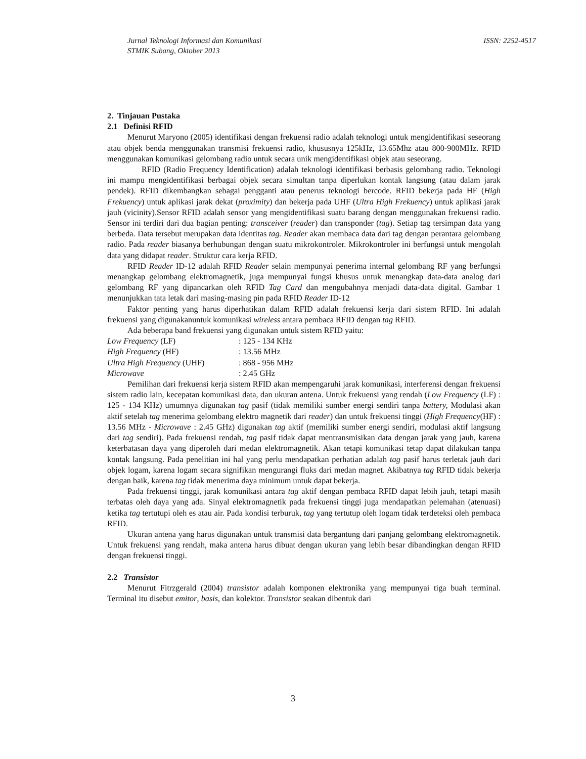ISSN: 2252-4517 Jurnal Teknologi Informasi dan Komunikasi
STMIK Subang, Oktober 2013
2. Tinjauan Pustaka
2.1 Definisi RFID
Menurut Maryono (2005) identifikasi dengan frekuensi radio adalah teknologi untuk mengidentifikasi seseorang atau objek benda menggunakan transmisi frekuensi radio, khususnya 125kHz, 13.65Mhz atau 800-900MHz. RFID menggunakan komunikasi gelombang radio untuk secara unik mengidentifikasi objek atau seseorang.
RFID (Radio Frequency Identification) adalah teknologi identifikasi berbasis gelombang radio. Teknologi ini mampu mengidentifikasi berbagai objek secara simultan tanpa diperlukan kontak langsung (atau dalam jarak pendek). RFID dikembangkan sebagai pengganti atau penerus teknologi bercode. RFID bekerja pada HF (High Frekuency) untuk aplikasi jarak dekat (proximity) dan bekerja pada UHF (Ultra High Frekuency) untuk aplikasi jarak jauh (vicinity).Sensor RFID adalah sensor yang mengidentifikasi suatu barang dengan menggunakan frekuensi radio. Sensor ini terdiri dari dua bagian penting: transceiver (reader) dan transponder (tag). Setiap tag tersimpan data yang berbeda. Data tersebut merupakan data identitas tag. Reader akan membaca data dari tag dengan perantara gelombang radio. Pada reader biasanya berhubungan dengan suatu mikrokontroler. Mikrokontroler ini berfungsi untuk mengolah data yang didapat reader. Struktur cara kerja RFID.
RFID Reader ID-12 adalah RFID Reader selain mempunyai penerima internal gelombang RF yang berfungsi menangkap gelombang elektromagnetik, juga mempunyai fungsi khusus untuk menangkap data-data analog dari gelombang RF yang dipancarkan oleh RFID Tag Card dan mengubahnya menjadi data-data digital. Gambar 1 menunjukkan tata letak dari masing-masing pin pada RFID Reader ID-12
Faktor penting yang harus diperhatikan dalam RFID adalah frekuensi kerja dari sistem RFID. Ini adalah frekuensi yang digunakanuntuk komunikasi wireless antara pembaca RFID dengan tag RFID.
Ada beberapa band frekuensi yang digunakan untuk sistem RFID yaitu:
Low Frequency (LF) : 125 - 134 KHz
High Frequency (HF) : 13.56 MHz
Ultra High Frequency (UHF) : 868 - 956 MHz
Microwave : 2.45 GHz
Pemilihan dari frekuensi kerja sistem RFID akan mempengaruhi jarak komunikasi, interferensi dengan frekuensi sistem radio lain, kecepatan komunikasi data, dan ukuran antena. Untuk frekuensi yang rendah (Low Frequency (LF) : 125 - 134 KHz) umumnya digunakan tag pasif (tidak memiliki sumber energi sendiri tanpa battery, Modulasi akan aktif setelah tag menerima gelombang elektro magnetik dari reader) dan untuk frekuensi tinggi (High Frequency(HF) : 13.56 MHz - Microwave : 2.45 GHz) digunakan tag aktif (memiliki sumber energi sendiri, modulasi aktif langsung dari tag sendiri). Pada frekuensi rendah, tag pasif tidak dapat mentransmisikan data dengan jarak yang jauh, karena keterbatasan daya yang diperoleh dari medan elektromagnetik. Akan tetapi komunikasi tetap dapat dilakukan tanpa kontak langsung. Pada penelitian ini hal yang perlu mendapatkan perhatian adalah tag pasif harus terletak jauh dari objek logam, karena logam secara signifikan mengurangi fluks dari medan magnet. Akibatnya tag RFID tidak bekerja dengan baik, karena tag tidak menerima daya minimum untuk dapat bekerja.
Pada frekuensi tinggi, jarak komunikasi antara tag aktif dengan pembaca RFID dapat lebih jauh, tetapi masih terbatas oleh daya yang ada. Sinyal elektromagnetik pada frekuensi tinggi juga mendapatkan pelemahan (atenuasi) ketika tag tertutupi oleh es atau air. Pada kondisi terburuk, tag yang tertutup oleh logam tidak terdeteksi oleh pembaca RFID.
Ukuran antena yang harus digunakan untuk transmisi data bergantung dari panjang gelombang elektromagnetik. Untuk frekuensi yang rendah, maka antena harus dibuat dengan ukuran yang lebih besar dibandingkan dengan RFID dengan frekuensi tinggi.
2.2 Transistor
Menurut Fitrzgerald (2004) transistor adalah komponen elektronika yang mempunyai tiga buah terminal. Terminal itu disebut emitor, basis, dan kolektor. Transistor seakan dibentuk dari
3